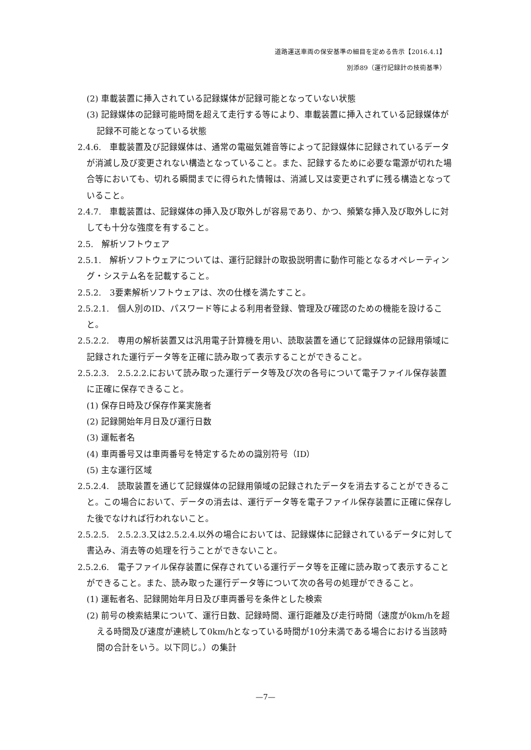道路運送車両の保安基準の細目を定める告示【2016.4.1】
別添89（運行記録計の技術基準）
(2) 車載装置に挿入されている記録媒体が記録可能となっていない状態
(3) 記録媒体の記録可能時間を超えて走行する等により、車載装置に挿入されている記録媒体が記録不可能となっている状態
2.4.6.　車載装置及び記録媒体は、通常の電磁気雑音等によって記録媒体に記録されているデータが消滅し及び変更されない構造となっていること。また、記録するために必要な電源が切れた場合等においても、切れる瞬間までに得られた情報は、消滅し又は変更されずに残る構造となっていること。
2.4.7.　車載装置は、記録媒体の挿入及び取外しが容易であり、かつ、頻繁な挿入及び取外しに対しても十分な強度を有すること。
2.5.　解析ソフトウェア
2.5.1.　解析ソフトウェアについては、運行記録計の取扱説明書に動作可能となるオペレーティング・システム名を記載すること。
2.5.2.　3要素解析ソフトウェアは、次の仕様を満たすこと。
2.5.2.1.　個人別のID、パスワード等による利用者登録、管理及び確認のための機能を設けること。
2.5.2.2.　専用の解析装置又は汎用電子計算機を用い、読取装置を通じて記録媒体の記録用領域に記録された運行データ等を正確に読み取って表示することができること。
2.5.2.3.　2.5.2.2.において読み取った運行データ等及び次の各号について電子ファイル保存装置に正確に保存できること。
(1) 保存日時及び保存作業実施者
(2) 記録開始年月日及び運行日数
(3) 運転者名
(4) 車両番号又は車両番号を特定するための識別符号（ID）
(5) 主な運行区域
2.5.2.4.　読取装置を通じて記録媒体の記録用領域の記録されたデータを消去することができること。この場合において、データの消去は、運行データ等を電子ファイル保存装置に正確に保存した後でなければ行われないこと。
2.5.2.5.　2.5.2.3.又は2.5.2.4.以外の場合においては、記録媒体に記録されているデータに対して書込み、消去等の処理を行うことができないこと。
2.5.2.6.　電子ファイル保存装置に保存されている運行データ等を正確に読み取って表示することができること。また、読み取った運行データ等について次の各号の処理ができること。
(1) 運転者名、記録開始年月日及び車両番号を条件とした検索
(2) 前号の検索結果について、運行日数、記録時間、運行距離及び走行時間（速度が0km/hを超える時間及び速度が連続して0km/hとなっている時間が10分未満である場合における当該時間の合計をいう。以下同じ。）の集計
—7—